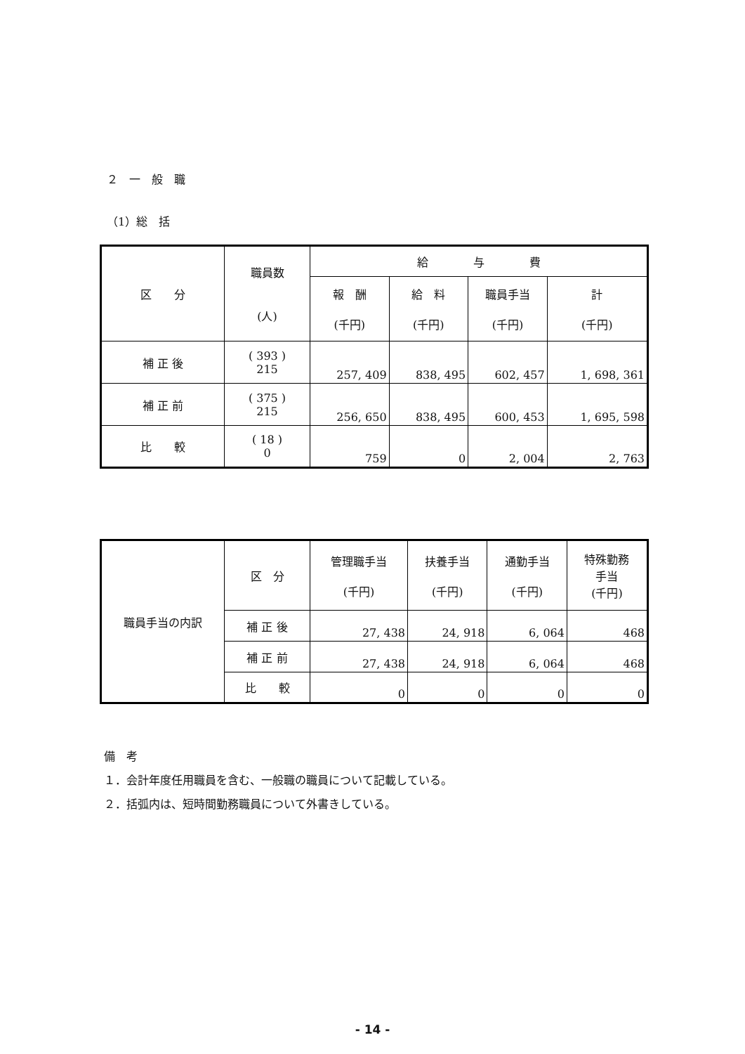２　一　般　職
（1）総　括
| 区 分 | 職員数 (人) | 給 与 費 | | | |
| --- | --- | --- | --- | --- | --- |
| | | 報 酬 (千円) | 給 料 (千円) | 職員手当 (千円) | 計 (千円) |
| 補 正 後 | ( 393 ) 215 | 257, 409 | 838, 495 | 602, 457 | 1, 698, 361 |
| 補 正 前 | ( 375 ) 215 | 256, 650 | 838, 495 | 600, 453 | 1, 695, 598 |
| 比 較 | ( 18 ) 0 | 759 | 0 | 2, 004 | 2, 763 |
| 職員手当の内訳 | 区 分 | 管理職手当 (千円) | 扶養手当 (千円) | 通勤手当 (千円) | 特殊勤務 手当 (千円) |
| | 補 正 後 | 27, 438 | 24, 918 | 6, 064 | 468 |
| | 補 正 前 | 27, 438 | 24, 918 | 6, 064 | 468 |
| | 比 較 | 0 | 0 | 0 | 0 |
備　考
１．会計年度任用職員を含む、一般職の職員について記載している。
２．括弧内は、短時間勤務職員について外書きしている。
- 14 -